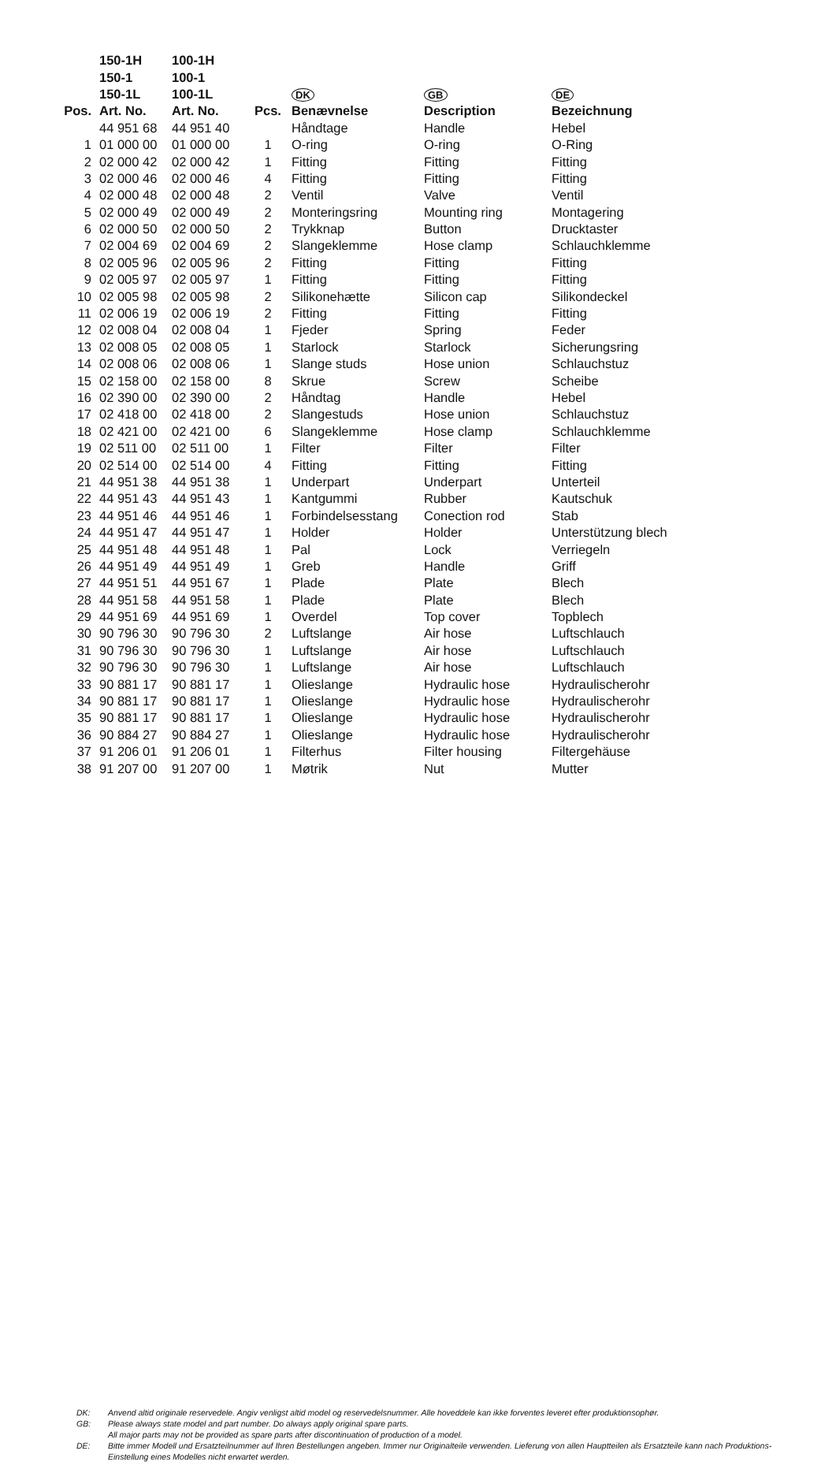| | 150-1H | 100-1H | | | | |
| --- | --- | --- | --- | --- | --- | --- |
| | 150-1 | 100-1 | | | | |
| | 150-1L | 100-1L | | DK | GB | DE |
| Pos. | Art. No. | Art. No. | Pcs. | Benævnelse | Description | Bezeichnung |
| | 44 951 68 | 44 951 40 | | Håndtage | Handle | Hebel |
| 1 | 01 000 00 | 01 000 00 | 1 | O-ring | O-ring | O-Ring |
| 2 | 02 000 42 | 02 000 42 | 1 | Fitting | Fitting | Fitting |
| 3 | 02 000 46 | 02 000 46 | 4 | Fitting | Fitting | Fitting |
| 4 | 02 000 48 | 02 000 48 | 2 | Ventil | Valve | Ventil |
| 5 | 02 000 49 | 02 000 49 | 2 | Monteringsring | Mounting ring | Montagering |
| 6 | 02 000 50 | 02 000 50 | 2 | Trykknap | Button | Drucktaster |
| 7 | 02 004 69 | 02 004 69 | 2 | Slangeklemme | Hose clamp | Schlauchklemme |
| 8 | 02 005 96 | 02 005 96 | 2 | Fitting | Fitting | Fitting |
| 9 | 02 005 97 | 02 005 97 | 1 | Fitting | Fitting | Fitting |
| 10 | 02 005 98 | 02 005 98 | 2 | Silikonehætte | Silicon cap | Silikondeckel |
| 11 | 02 006 19 | 02 006 19 | 2 | Fitting | Fitting | Fitting |
| 12 | 02 008 04 | 02 008 04 | 1 | Fjeder | Spring | Feder |
| 13 | 02 008 05 | 02 008 05 | 1 | Starlock | Starlock | Sicherungsring |
| 14 | 02 008 06 | 02 008 06 | 1 | Slange studs | Hose union | Schlauchstuz |
| 15 | 02 158 00 | 02 158 00 | 8 | Skrue | Screw | Scheibe |
| 16 | 02 390 00 | 02 390 00 | 2 | Håndtag | Handle | Hebel |
| 17 | 02 418 00 | 02 418 00 | 2 | Slangestuds | Hose union | Schlauchstuz |
| 18 | 02 421 00 | 02 421 00 | 6 | Slangeklemme | Hose clamp | Schlauchklemme |
| 19 | 02 511 00 | 02 511 00 | 1 | Filter | Filter | Filter |
| 20 | 02 514 00 | 02 514 00 | 4 | Fitting | Fitting | Fitting |
| 21 | 44 951 38 | 44 951 38 | 1 | Underpart | Underpart | Unterteil |
| 22 | 44 951 43 | 44 951 43 | 1 | Kantgummi | Rubber | Kautschuk |
| 23 | 44 951 46 | 44 951 46 | 1 | Forbindelsesstang | Conection rod | Stab |
| 24 | 44 951 47 | 44 951 47 | 1 | Holder | Holder | Unterstützung blech |
| 25 | 44 951 48 | 44 951 48 | 1 | Pal | Lock | Verriegeln |
| 26 | 44 951 49 | 44 951 49 | 1 | Greb | Handle | Griff |
| 27 | 44 951 51 | 44 951 67 | 1 | Plade | Plate | Blech |
| 28 | 44 951 58 | 44 951 58 | 1 | Plade | Plate | Blech |
| 29 | 44 951 69 | 44 951 69 | 1 | Overdel | Top cover | Topblech |
| 30 | 90 796 30 | 90 796 30 | 2 | Luftslange | Air hose | Luftschlauch |
| 31 | 90 796 30 | 90 796 30 | 1 | Luftslange | Air hose | Luftschlauch |
| 32 | 90 796 30 | 90 796 30 | 1 | Luftslange | Air hose | Luftschlauch |
| 33 | 90 881 17 | 90 881 17 | 1 | Olieslange | Hydraulic hose | Hydraulischerohr |
| 34 | 90 881 17 | 90 881 17 | 1 | Olieslange | Hydraulic hose | Hydraulischerohr |
| 35 | 90 881 17 | 90 881 17 | 1 | Olieslange | Hydraulic hose | Hydraulischerohr |
| 36 | 90 884 27 | 90 884 27 | 1 | Olieslange | Hydraulic hose | Hydraulischerohr |
| 37 | 91 206 01 | 91 206 01 | 1 | Filterhus | Filter housing | Filtergehäuse |
| 38 | 91 207 00 | 91 207 00 | 1 | Møtrik | Nut | Mutter |
DK: Anvend altid originale reservedele. Angiv venligst altid model og reservedelsnummer. Alle hoveddele kan ikke forventes leveret efter produktionsophør.
GB: Please always state model and part number. Do always apply original spare parts.
All major parts may not be provided as spare parts after discontinuation of production of a model.
DE: Bitte immer Modell und Ersatzteilnummer auf Ihren Bestellungen angeben. Immer nur Originalteile verwenden. Lieferung von allen Hauptteilen als Ersatzteile kann nach Produktions-Einstellung eines Modelles nicht erwartet werden.